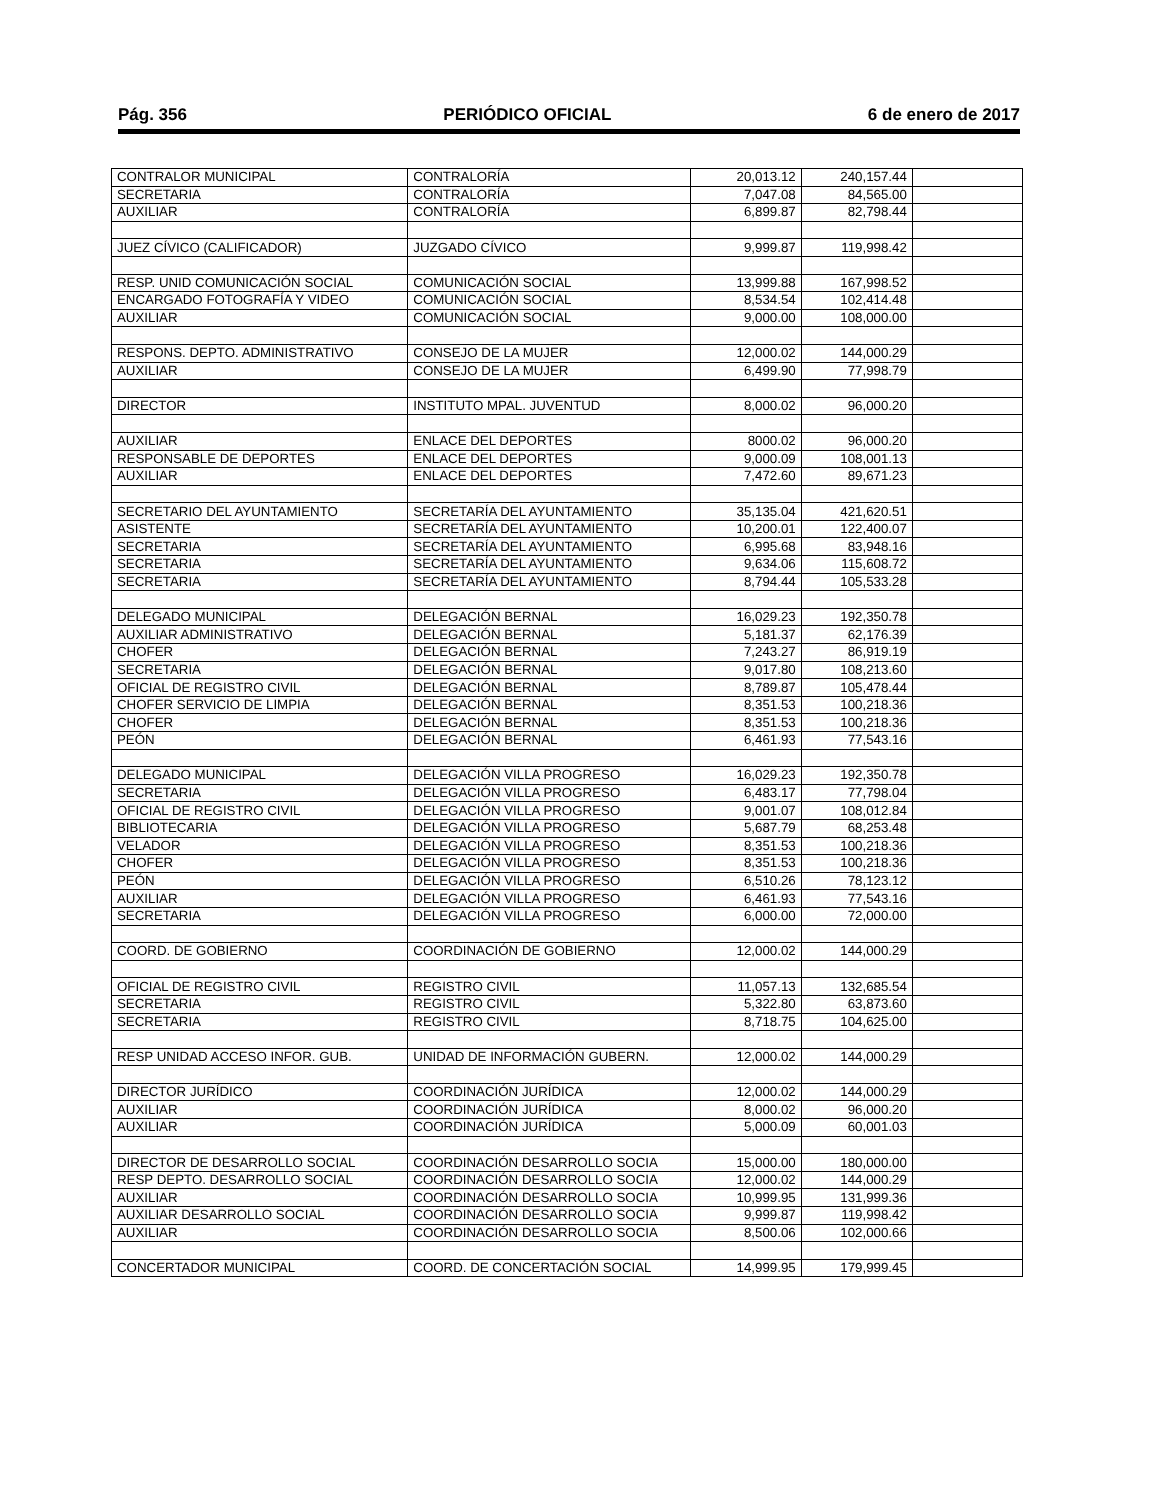Pág. 356 PERIÓDICO OFICIAL 6 de enero de 2017
| CONTRALOR MUNICIPAL | CONTRALORÍA | 20,013.12 | 240,157.44 | |
| SECRETARIA | CONTRALORÍA | 7,047.08 | 84,565.00 | |
| AUXILIAR | CONTRALORÍA | 6,899.87 | 82,798.44 | |
| JUEZ CÍVICO (CALIFICADOR) | JUZGADO CÍVICO | 9,999.87 | 119,998.42 | |
| RESP. UNID COMUNICACIÓN SOCIAL | COMUNICACIÓN SOCIAL | 13,999.88 | 167,998.52 | |
| ENCARGADO FOTOGRAFÍA Y VIDEO | COMUNICACIÓN SOCIAL | 8,534.54 | 102,414.48 | |
| AUXILIAR | COMUNICACIÓN SOCIAL | 9,000.00 | 108,000.00 | |
| RESPONS. DEPTO. ADMINISTRATIVO | CONSEJO DE LA MUJER | 12,000.02 | 144,000.29 | |
| AUXILIAR | CONSEJO DE LA MUJER | 6,499.90 | 77,998.79 | |
| DIRECTOR | INSTITUTO MPAL. JUVENTUD | 8,000.02 | 96,000.20 | |
| AUXILIAR | ENLACE DEL DEPORTES | 8000.02 | 96,000.20 | |
| RESPONSABLE DE DEPORTES | ENLACE DEL DEPORTES | 9,000.09 | 108,001.13 | |
| AUXILIAR | ENLACE DEL DEPORTES | 7,472.60 | 89,671.23 | |
| SECRETARIO DEL AYUNTAMIENTO | SECRETARÍA DEL AYUNTAMIENTO | 35,135.04 | 421,620.51 | |
| ASISTENTE | SECRETARÍA DEL AYUNTAMIENTO | 10,200.01 | 122,400.07 | |
| SECRETARIA | SECRETARÍA DEL AYUNTAMIENTO | 6,995.68 | 83,948.16 | |
| SECRETARIA | SECRETARÍA DEL AYUNTAMIENTO | 9,634.06 | 115,608.72 | |
| SECRETARIA | SECRETARÍA DEL AYUNTAMIENTO | 8,794.44 | 105,533.28 | |
| DELEGADO MUNICIPAL | DELEGACIÓN BERNAL | 16,029.23 | 192,350.78 | |
| AUXILIAR ADMINISTRATIVO | DELEGACIÓN BERNAL | 5,181.37 | 62,176.39 | |
| CHOFER | DELEGACIÓN BERNAL | 7,243.27 | 86,919.19 | |
| SECRETARIA | DELEGACIÓN BERNAL | 9,017.80 | 108,213.60 | |
| OFICIAL DE REGISTRO CIVIL | DELEGACIÓN BERNAL | 8,789.87 | 105,478.44 | |
| CHOFER SERVICIO DE LIMPIA | DELEGACIÓN BERNAL | 8,351.53 | 100,218.36 | |
| CHOFER | DELEGACIÓN BERNAL | 8,351.53 | 100,218.36 | |
| PEÓN | DELEGACIÓN BERNAL | 6,461.93 | 77,543.16 | |
| DELEGADO MUNICIPAL | DELEGACIÓN VILLA PROGRESO | 16,029.23 | 192,350.78 | |
| SECRETARIA | DELEGACIÓN VILLA PROGRESO | 6,483.17 | 77,798.04 | |
| OFICIAL DE REGISTRO CIVIL | DELEGACIÓN VILLA PROGRESO | 9,001.07 | 108,012.84 | |
| BIBLIOTECARIA | DELEGACIÓN VILLA PROGRESO | 5,687.79 | 68,253.48 | |
| VELADOR | DELEGACIÓN VILLA PROGRESO | 8,351.53 | 100,218.36 | |
| CHOFER | DELEGACIÓN VILLA PROGRESO | 8,351.53 | 100,218.36 | |
| PEÓN | DELEGACIÓN VILLA PROGRESO | 6,510.26 | 78,123.12 | |
| AUXILIAR | DELEGACIÓN VILLA PROGRESO | 6,461.93 | 77,543.16 | |
| SECRETARIA | DELEGACIÓN VILLA PROGRESO | 6,000.00 | 72,000.00 | |
| COORD. DE GOBIERNO | COORDINACIÓN DE GOBIERNO | 12,000.02 | 144,000.29 | |
| OFICIAL DE REGISTRO CIVIL | REGISTRO CIVIL | 11,057.13 | 132,685.54 | |
| SECRETARIA | REGISTRO CIVIL | 5,322.80 | 63,873.60 | |
| SECRETARIA | REGISTRO CIVIL | 8,718.75 | 104,625.00 | |
| RESP UNIDAD ACCESO INFOR. GUB. | UNIDAD DE INFORMACIÓN GUBERN. | 12,000.02 | 144,000.29 | |
| DIRECTOR JURÍDICO | COORDINACIÓN JURÍDICA | 12,000.02 | 144,000.29 | |
| AUXILIAR | COORDINACIÓN JURÍDICA | 8,000.02 | 96,000.20 | |
| AUXILIAR | COORDINACIÓN JURÍDICA | 5,000.09 | 60,001.03 | |
| DIRECTOR DE DESARROLLO SOCIAL | COORDINACIÓN DESARROLLO SOCIA | 15,000.00 | 180,000.00 | |
| RESP DEPTO. DESARROLLO SOCIAL | COORDINACIÓN DESARROLLO SOCIA | 12,000.02 | 144,000.29 | |
| AUXILIAR | COORDINACIÓN DESARROLLO SOCIA | 10,999.95 | 131,999.36 | |
| AUXILIAR DESARROLLO SOCIAL | COORDINACIÓN DESARROLLO SOCIA | 9,999.87 | 119,998.42 | |
| AUXILIAR | COORDINACIÓN DESARROLLO SOCIA | 8,500.06 | 102,000.66 | |
| CONCERTADOR MUNICIPAL | COORD. DE CONCERTACIÓN SOCIAL | 14,999.95 | 179,999.45 | |